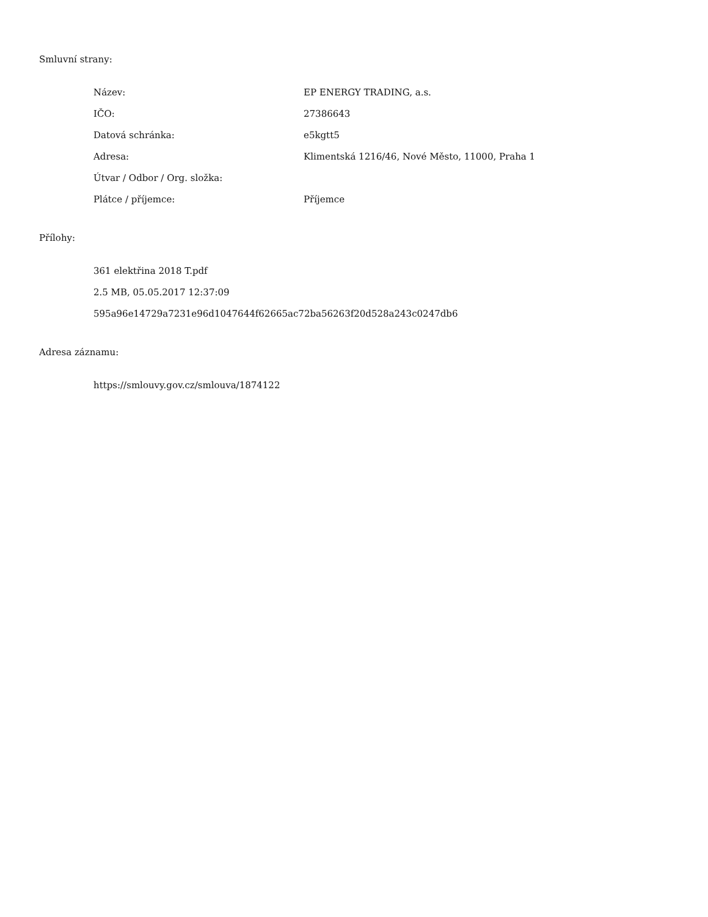Smluvní strany:
| Název: | EP ENERGY TRADING, a.s. |
| IČO: | 27386643 |
| Datová schránka: | e5kgtt5 |
| Adresa: | Klimentská 1216/46, Nové Město, 11000, Praha 1 |
| Útvar / Odbor / Org. složka: | |
| Plátce / příjemce: | Příjemce |
Přílohy:
| 361 elektřina 2018 T.pdf |
| 2.5 MB, 05.05.2017 12:37:09 |
| 595a96e14729a7231e96d1047644f62665ac72ba56263f20d528a243c0247db6 |
Adresa záznamu:
| https://smlouvy.gov.cz/smlouva/1874122 |